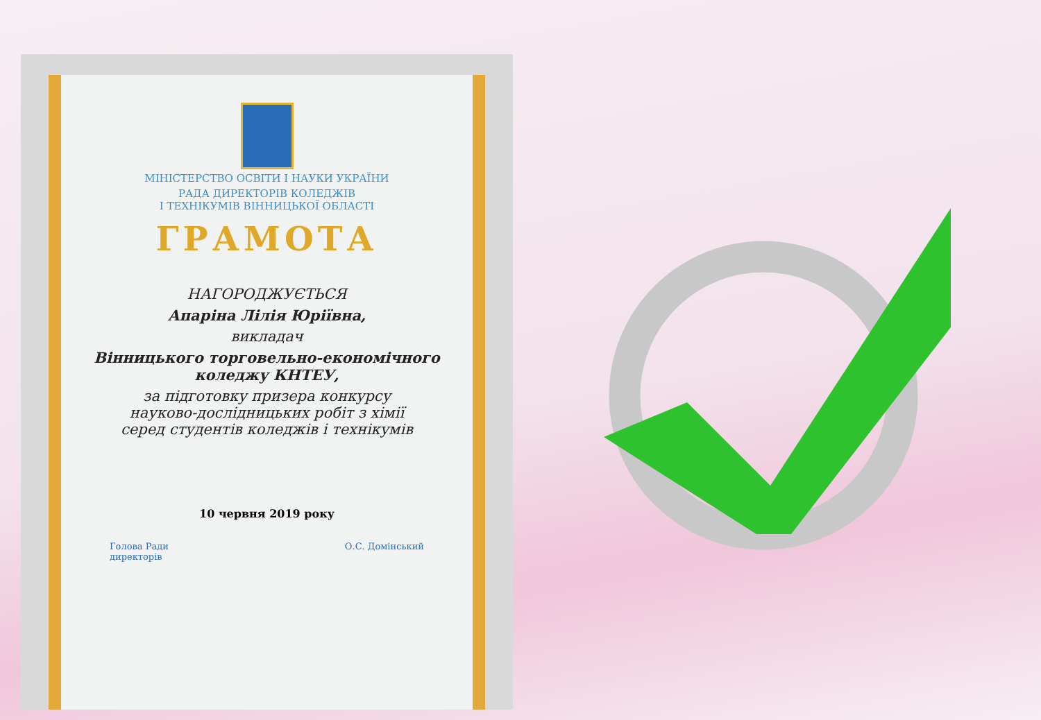МІНІСТЕРСТВО ОСВІТИ І НАУКИ УКРАЇНИ
РАДА ДИРЕКТОРІВ КОЛЕДЖІВ
І ТЕХНІКУМІВ ВІННИЦЬКОЇ ОБЛАСТІ
ГРАМОТА
НАГОРОДЖУЄТЬСЯ
Апаріна Лілія Юріївна,
викладач
Вінницького торговельно-економічного
коледжу КНТЕУ,
за підготовку призера конкурсу
науково-дослідницьких робіт з хімії
серед студентів коледжів і технікумів
10 червня 2019 року
Голова Ради
директорів О.С. Домінський